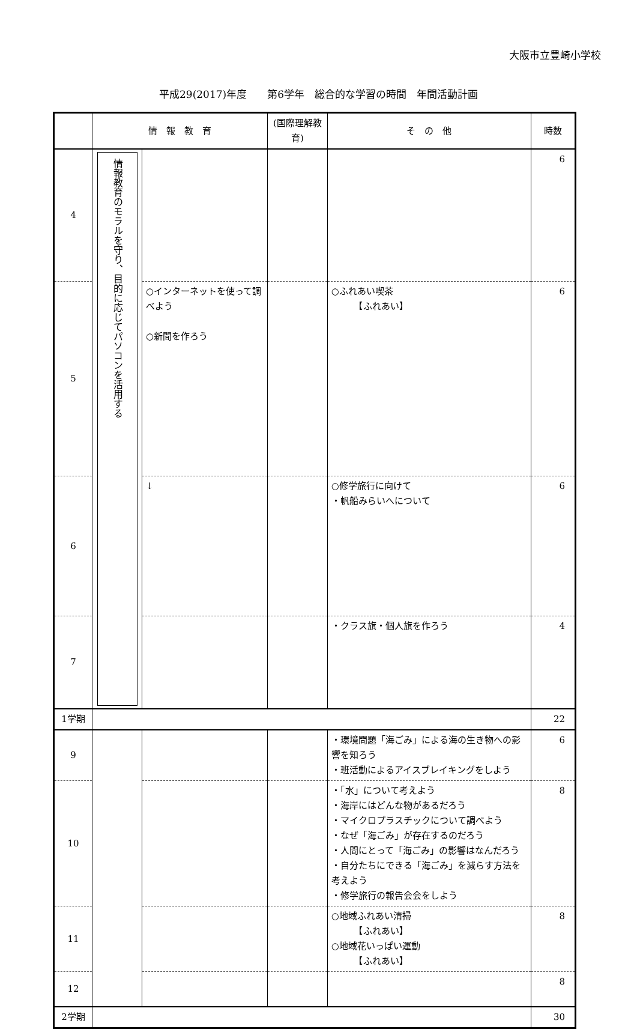大阪市立豊崎小学校
平成29(2017)年度　　第6学年　総合的な学習の時間　年間活動計画
| | 情 報 教 育 | | (国際理解教育) | そ の 他 | 時数 |
| --- | --- | --- | --- | --- | --- |
| 4 | 情報教育のモラルを守り、目的に応じてパソコンを活用する | | | | 6 |
| 5 | | ○インターネットを使って調べよう ○新聞を作ろう | | ○ふれあい喫茶 【ふれあい】 | 6 |
| 6 | | ↓ | | ○修学旅行に向けて ・帆船みらいへについて | 6 |
| 7 | | | | ・クラス旗・個人旗を作ろう | 4 |
| 1学期 | | | | | 22 |
| 9 | | | | ・環境問題「海ごみ」による海の生き物への影響を知ろう ・班活動によるアイスブレイキングをしよう | 6 |
| 10 | | | | ・「水」について考えよう ・海岸にはどんな物があるだろう ・マイクロプラスチックについて調べよう ・なぜ「海ごみ」が存在するのだろう ・人間にとって「海ごみ」の影響はなんだろう ・自分たちにできる「海ごみ」を減らす方法を考えよう ・修学旅行の報告会会をしよう | 8 |
| 11 | | | | ○地域ふれあい清掃 【ふれあい】 ○地域花いっぱい運動 【ふれあい】 | 8 |
| 12 | | | | | 8 |
| 2学期 | | | | | 30 |